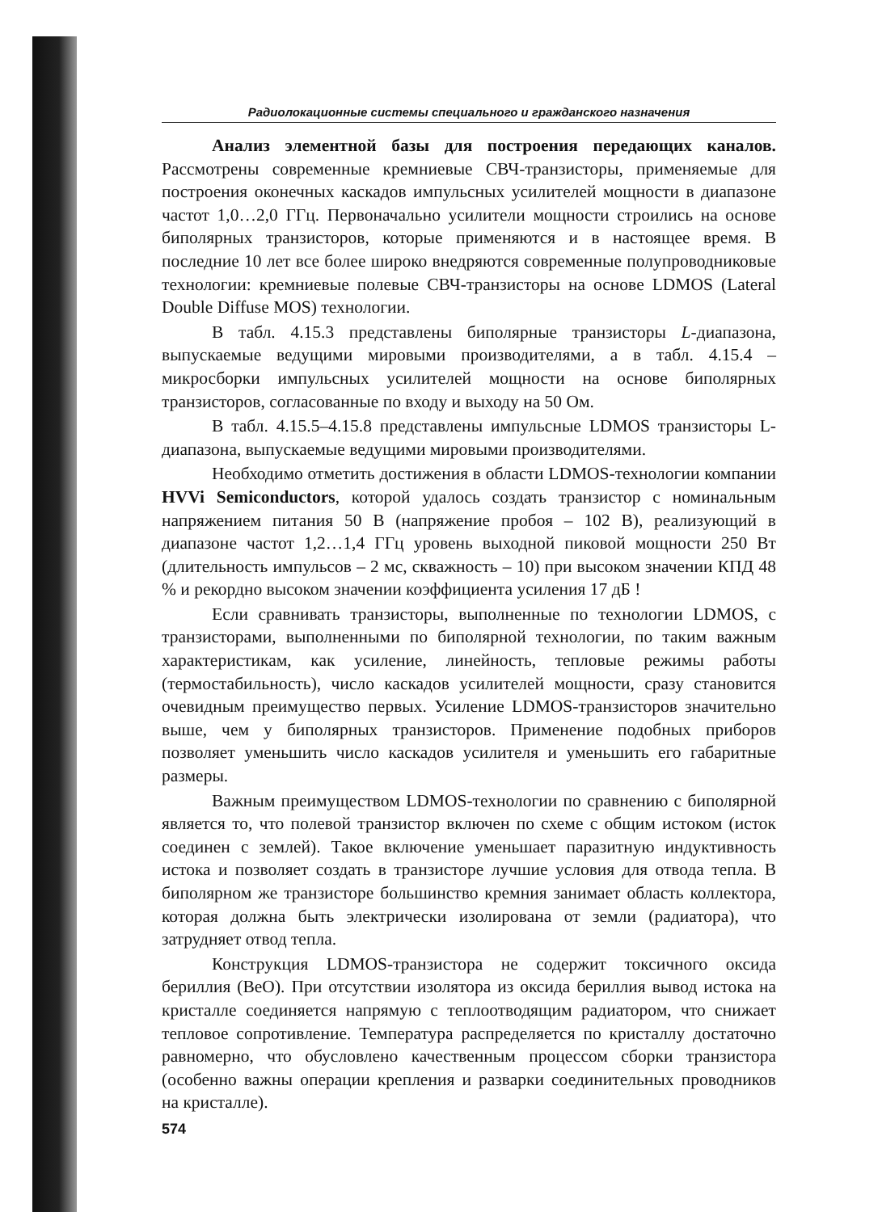Радиолокационные системы специального и гражданского назначения
Анализ элементной базы для построения передающих каналов. Рассмотрены современные кремниевые СВЧ-транзисторы, применяемые для построения оконечных каскадов импульсных усилителей мощности в диапазоне частот 1,0…2,0 ГГц. Первоначально усилители мощности строились на основе биполярных транзисторов, которые применяются и в настоящее время. В последние 10 лет все более широко внедряются современные полупроводниковые технологии: кремниевые полевые СВЧ-транзисторы на основе LDMOS (Lateral Double Diffuse MOS) технологии.
В табл. 4.15.3 представлены биполярные транзисторы L-диапазона, выпускаемые ведущими мировыми производителями, а в табл. 4.15.4 – микросборки импульсных усилителей мощности на основе биполярных транзисторов, согласованные по входу и выходу на 50 Ом.
В табл. 4.15.5–4.15.8 представлены импульсные LDMOS транзисторы L-диапазона, выпускаемые ведущими мировыми производителями.
Необходимо отметить достижения в области LDMOS-технологии компании HVVi Semiconductors, которой удалось создать транзистор с номинальным напряжением питания 50 В (напряжение пробоя – 102 В), реализующий в диапазоне частот 1,2…1,4 ГГц уровень выходной пиковой мощности 250 Вт (длительность импульсов – 2 мс, скважность – 10) при высоком значении КПД 48 % и рекордно высоком значении коэффициента усиления 17 дБ !
Если сравнивать транзисторы, выполненные по технологии LDMOS, с транзисторами, выполненными по биполярной технологии, по таким важным характеристикам, как усиление, линейность, тепловые режимы работы (термостабильность), число каскадов усилителей мощности, сразу становится очевидным преимущество первых. Усиление LDMOS-транзисторов значительно выше, чем у биполярных транзисторов. Применение подобных приборов позволяет уменьшить число каскадов усилителя и уменьшить его габаритные размеры.
Важным преимуществом LDMOS-технологии по сравнению с биполярной является то, что полевой транзистор включен по схеме с общим истоком (исток соединен с землей). Такое включение уменьшает паразитную индуктивность истока и позволяет создать в транзисторе лучшие условия для отвода тепла. В биполярном же транзисторе большинство кремния занимает область коллектора, которая должна быть электрически изолирована от земли (радиатора), что затрудняет отвод тепла.
Конструкция LDMOS-транзистора не содержит токсичного оксида бериллия (BeO). При отсутствии изолятора из оксида бериллия вывод истока на кристалле соединяется напрямую с теплоотводящим радиатором, что снижает тепловое сопротивление. Температура распределяется по кристаллу достаточно равномерно, что обусловлено качественным процессом сборки транзистора (особенно важны операции крепления и разварки соединительных проводников на кристалле).
574